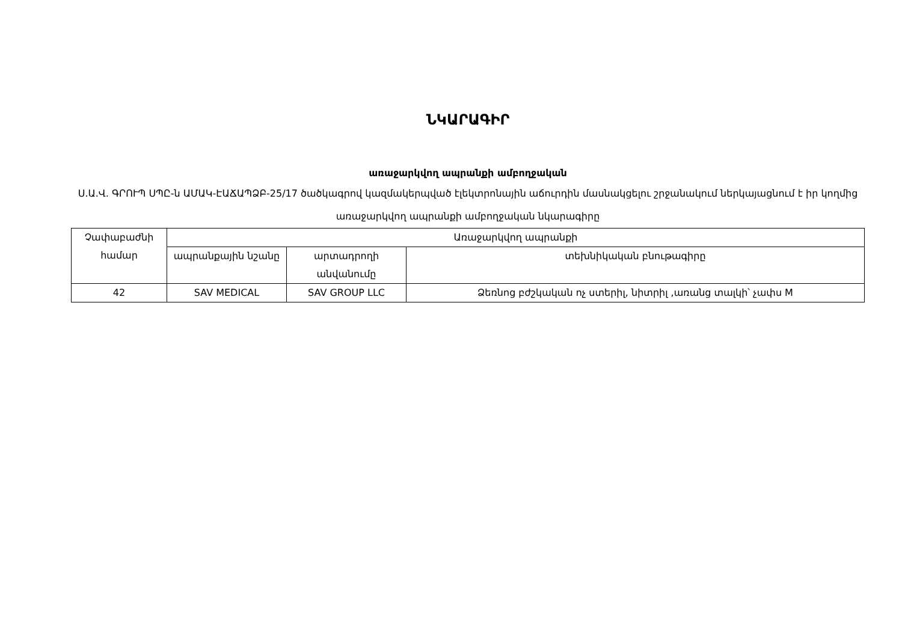ՆԿԱՐԱԳԻՐ
առաջարկվող ապրանքի ամբողջական
Ս.Ա.Վ. ԳՐՈՒՊ ՍՊԸ-ն ԱՄԱԿ-ԷԱՃԱՊՁԲ-25/17 ծածկագրով կազմակերպված էլեկտրոնային աճուրդին մասնակցելու շրջանակում ներկայացնում է իր կողմից առաջարկվող ապրանքի ամբողջական նկարագիրը
| Չափաբաժնի համար | Առաջարկվող ապրանքի | | |
| --- | --- | --- | --- |
| | ապրանքային նշանը | արտադրողի անվանումը | տեխնիկական բնութագիրը |
| 42 | SAV MEDICAL | SAV GROUP LLC | Ձեռնոց բժշկական ոչ ստերիլ, նիտրիլ ,առանց տալկի՝ չափս M |